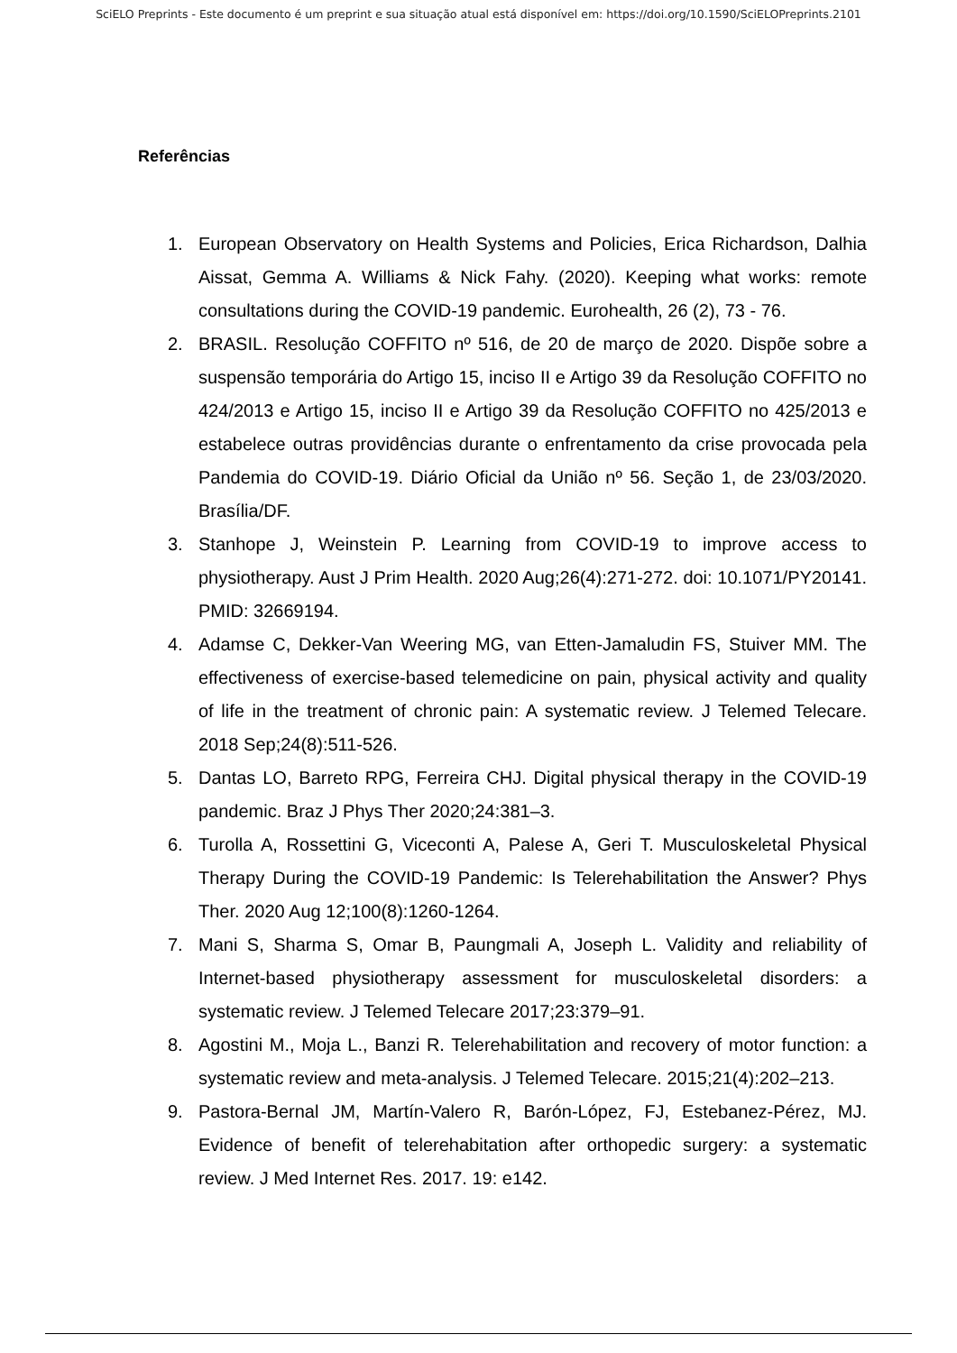SciELO Preprints - Este documento é um preprint e sua situação atual está disponível em: https://doi.org/10.1590/SciELOPreprints.2101
Referências
1. European Observatory on Health Systems and Policies, Erica Richardson, Dalhia Aissat, Gemma A. Williams & Nick Fahy. (2020). Keeping what works: remote consultations during the COVID-19 pandemic. Eurohealth, 26 (2), 73 - 76.
2. BRASIL. Resolução COFFITO nº 516, de 20 de março de 2020. Dispõe sobre a suspensão temporária do Artigo 15, inciso II e Artigo 39 da Resolução COFFITO no 424/2013 e Artigo 15, inciso II e Artigo 39 da Resolução COFFITO no 425/2013 e estabelece outras providências durante o enfrentamento da crise provocada pela Pandemia do COVID-19. Diário Oficial da União nº 56. Seção 1, de 23/03/2020. Brasília/DF.
3. Stanhope J, Weinstein P. Learning from COVID-19 to improve access to physiotherapy. Aust J Prim Health. 2020 Aug;26(4):271-272. doi: 10.1071/PY20141. PMID: 32669194.
4. Adamse C, Dekker-Van Weering MG, van Etten-Jamaludin FS, Stuiver MM. The effectiveness of exercise-based telemedicine on pain, physical activity and quality of life in the treatment of chronic pain: A systematic review. J Telemed Telecare. 2018 Sep;24(8):511-526.
5. Dantas LO, Barreto RPG, Ferreira CHJ. Digital physical therapy in the COVID-19 pandemic. Braz J Phys Ther 2020;24:381–3.
6. Turolla A, Rossettini G, Viceconti A, Palese A, Geri T. Musculoskeletal Physical Therapy During the COVID-19 Pandemic: Is Telerehabilitation the Answer? Phys Ther. 2020 Aug 12;100(8):1260-1264.
7. Mani S, Sharma S, Omar B, Paungmali A, Joseph L. Validity and reliability of Internet-based physiotherapy assessment for musculoskeletal disorders: a systematic review. J Telemed Telecare 2017;23:379–91.
8. Agostini M., Moja L., Banzi R. Telerehabilitation and recovery of motor function: a systematic review and meta-analysis. J Telemed Telecare. 2015;21(4):202–213.
9. Pastora-Bernal JM, Martín-Valero R, Barón-López, FJ, Estebanez-Pérez, MJ. Evidence of benefit of telerehabitation after orthopedic surgery: a systematic review. J Med Internet Res. 2017. 19: e142.